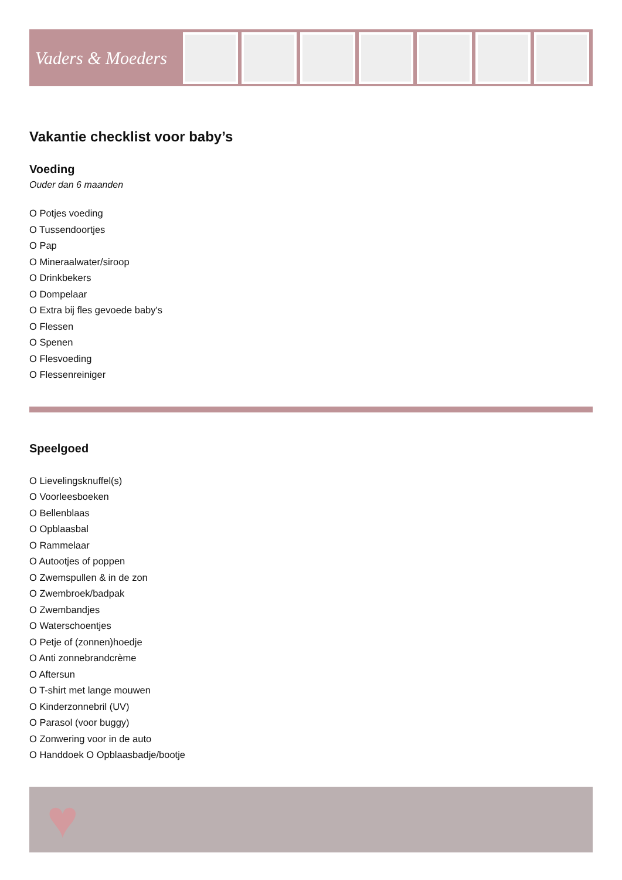Vaders & Moeders
Vakantie checklist voor baby’s
Voeding
Ouder dan 6 maanden
O Potjes voeding
O Tussendoortjes
O Pap
O Mineraalwater/siroop
O Drinkbekers
O Dompelaar
O Extra bij fles gevoede baby's
O Flessen
O Spenen
O Flesvoeding
O Flessenreiniger
Speelgoed
O Lievelingsknuffel(s)
O Voorleesboeken
O Bellenblaas
O Opblaasbal
O Rammelaar
O Autootjes of poppen
O Zwemspullen & in de zon
O Zwembroek/badpak
O Zwembandjes
O Waterschoentjes
O Petje of (zonnen)hoedje
O Anti zonnebrandcrème
O Aftersun
O T-shirt met lange mouwen
O Kinderzonnebril (UV)
O Parasol (voor buggy)
O Zonwering voor in de auto
O Handdoek O Opblaasbadje/bootje
♥